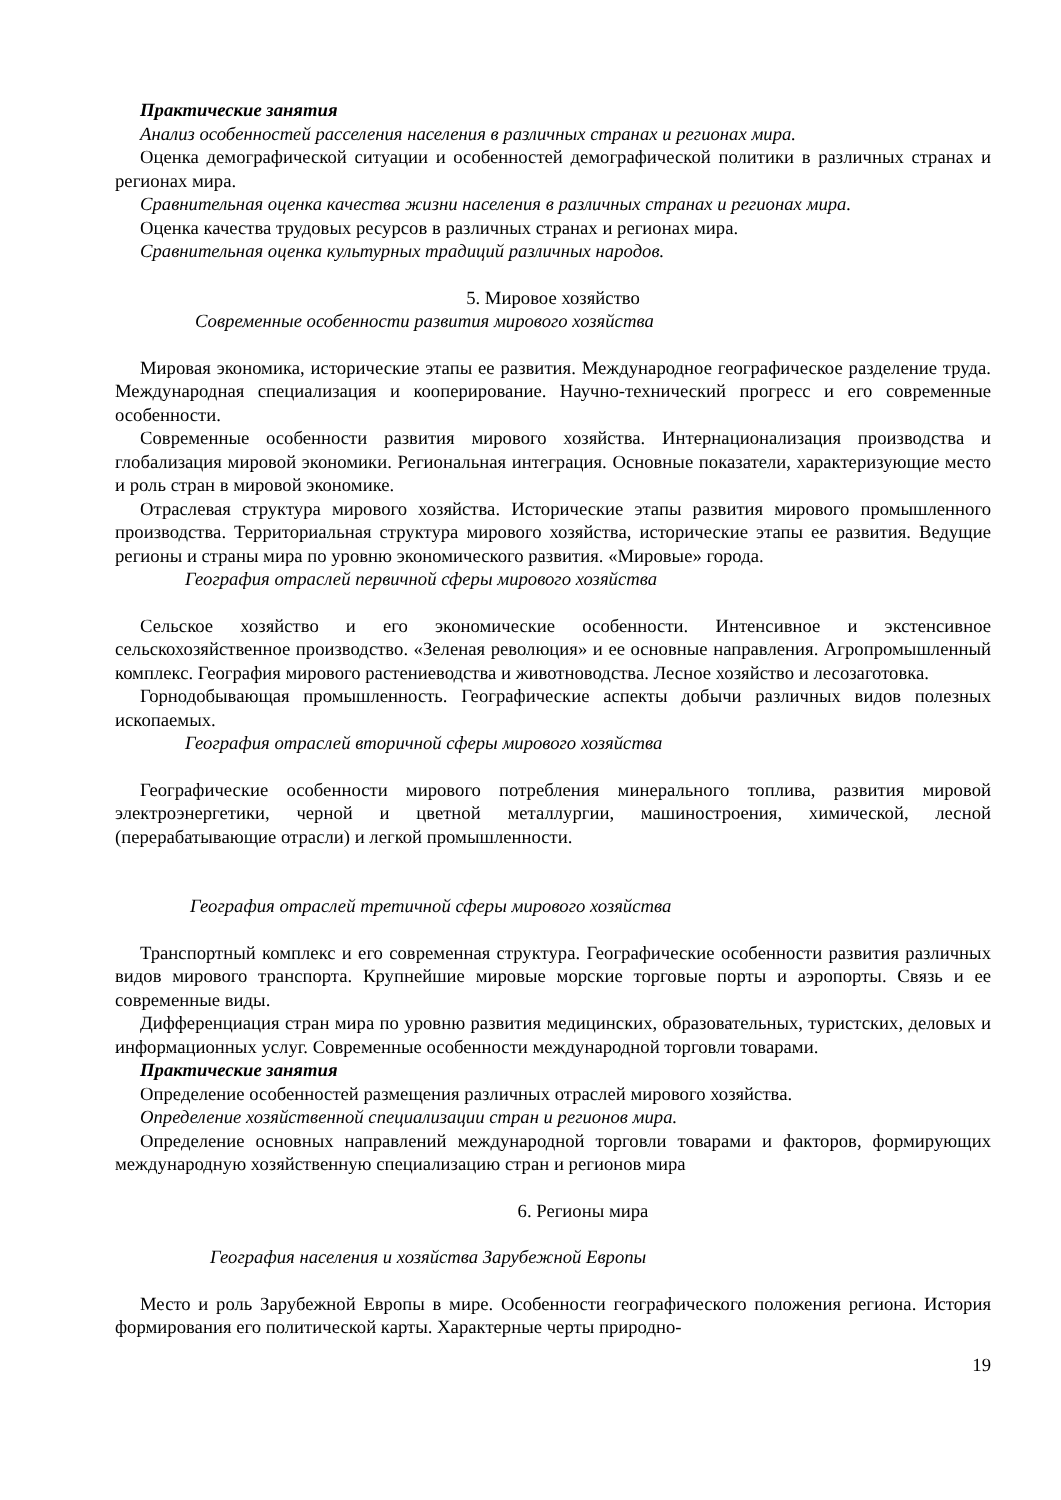Практические занятия
Анализ особенностей расселения населения в различных странах и регионах мира.
Оценка демографической ситуации и особенностей демографической политики в различных странах и регионах мира.
Сравнительная оценка качества жизни населения в различных странах и регионах мира.
Оценка качества трудовых ресурсов в различных странах и регионах мира.
Сравнительная оценка культурных традиций различных народов.
5. Мировое хозяйство
Современные особенности развития мирового хозяйства
Мировая экономика, исторические этапы ее развития. Международное географическое разделение труда. Международная специализация и кооперирование. Научно-технический прогресс и его современные особенности.
Современные особенности развития мирового хозяйства. Интернационализация производства и глобализация мировой экономики. Региональная интеграция. Основные показатели, характеризующие место и роль стран в мировой экономике.
Отраслевая структура мирового хозяйства. Исторические этапы развития мирового промышленного производства. Территориальная структура мирового хозяйства, исторические этапы ее развития. Ведущие регионы и страны мира по уровню экономического развития. «Мировые» города.
География отраслей первичной сферы мирового хозяйства
Сельское хозяйство и его экономические особенности. Интенсивное и экстенсивное сельскохозяйственное производство. «Зеленая революция» и ее основные направления. Агропромышленный комплекс. География мирового растениеводства и животноводства. Лесное хозяйство и лесозаготовка.
Горнодобывающая промышленность. Географические аспекты добычи различных видов полезных ископаемых.
География отраслей вторичной сферы мирового хозяйства
Географические особенности мирового потребления минерального топлива, развития мировой электроэнергетики, черной и цветной металлургии, машиностроения, химической, лесной (перерабатывающие отрасли) и легкой промышленности.
География отраслей третичной сферы мирового хозяйства
Транспортный комплекс и его современная структура. Географические особенности развития различных видов мирового транспорта. Крупнейшие мировые морские торговые порты и аэропорты. Связь и ее современные виды.
Дифференциация стран мира по уровню развития медицинских, образовательных, туристских, деловых и информационных услуг. Современные особенности международной торговли товарами.
Практические занятия
Определение особенностей размещения различных отраслей мирового хозяйства.
Определение хозяйственной специализации стран и регионов мира.
Определение основных направлений международной торговли товарами и факторов, формирующих международную хозяйственную специализацию стран и регионов мира
6. Регионы мира
География населения и хозяйства Зарубежной Европы
Место и роль Зарубежной Европы в мире. Особенности географического положения региона. История формирования его политической карты. Характерные черты природно-
19